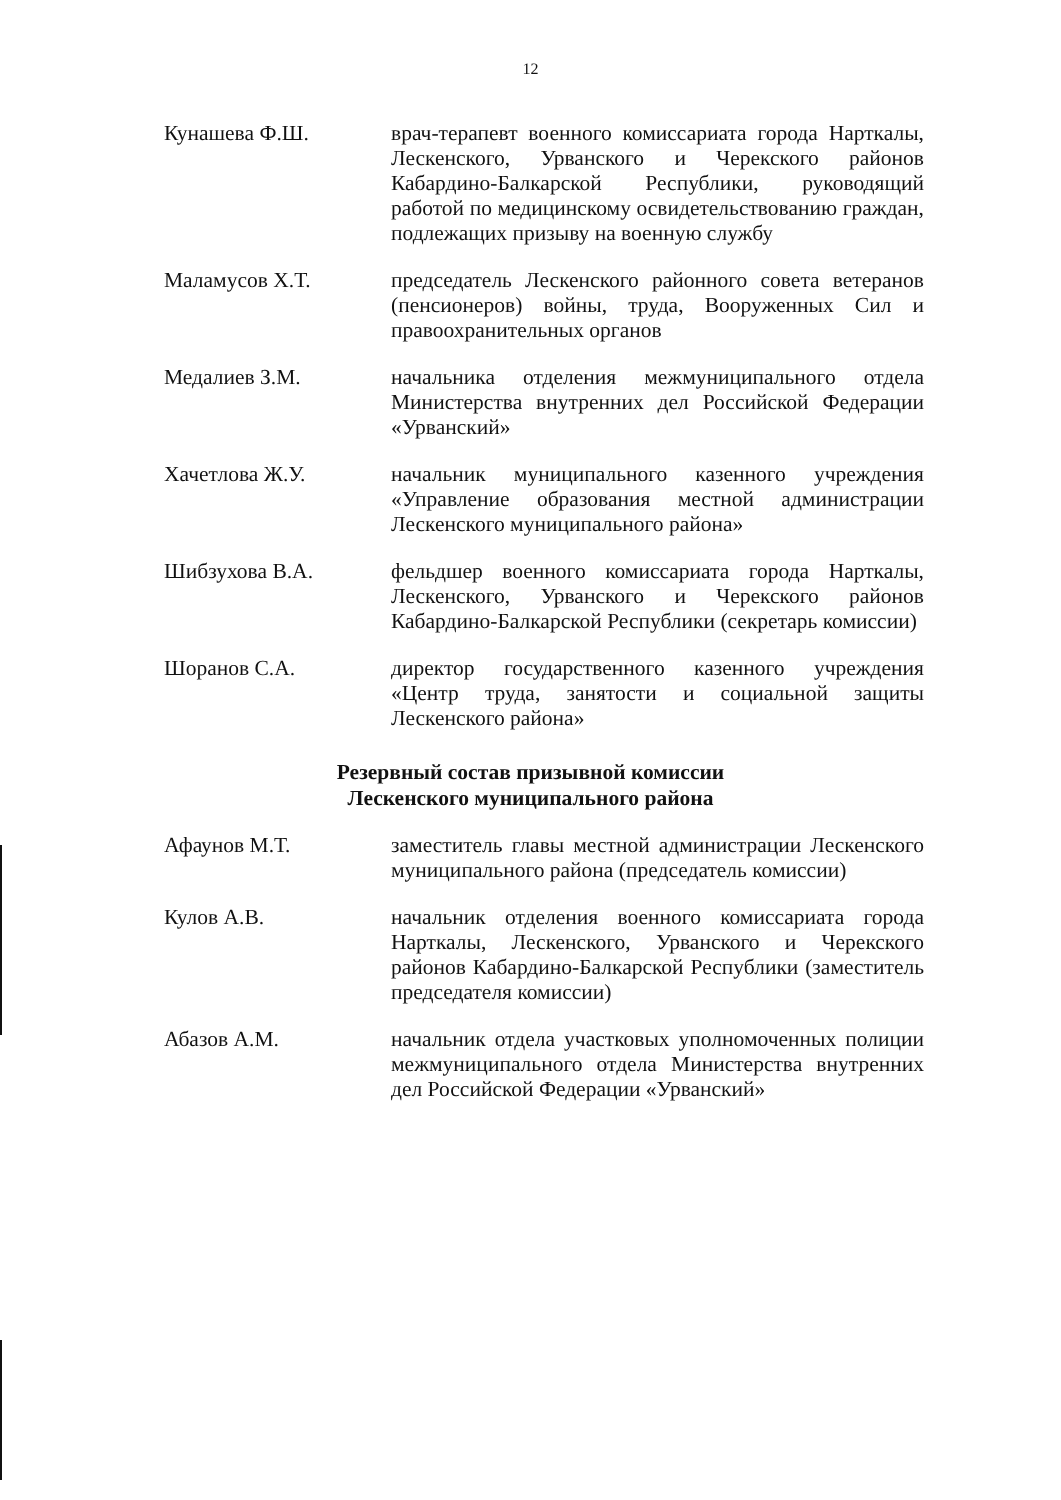12
Кунашева Ф.Ш. врач-терапевт военного комиссариата города Нарткалы, Лескенского, Урванского и Черекского районов Кабардино-Балкарской Республики, руководящий работой по медицинскому освидетельствованию граждан, подлежащих призыву на военную службу
Маламусов Х.Т. председатель Лескенского районного совета ветеранов (пенсионеров) войны, труда, Вооруженных Сил и правоохранительных органов
Медалиев З.М. начальника отделения межмуниципального отдела Министерства внутренних дел Российской Федерации «Урванский»
Хачетлова Ж.У. начальник муниципального казенного учреждения «Управление образования местной администрации Лескенского муниципального района»
Шибзухова В.А. фельдшер военного комиссариата города Нарткалы, Лескенского, Урванского и Черекского районов Кабардино-Балкарской Республики (секретарь комиссии)
Шоранов С.А. директор государственного казенного учреждения «Центр труда, занятости и социальной защиты Лескенского района»
Резервный состав призывной комиссии
Лескенского муниципального района
Афаунов М.Т. заместитель главы местной администрации Лескенского муниципального района (председатель комиссии)
Кулов А.В. начальник отделения военного комиссариата города Нарткалы, Лескенского, Урванского и Черекского районов Кабардино-Балкарской Республики (заместитель председателя комиссии)
Абазов А.М. начальник отдела участковых уполномоченных полиции межмуниципального отдела Министерства внутренних дел Российской Федерации «Урванский»